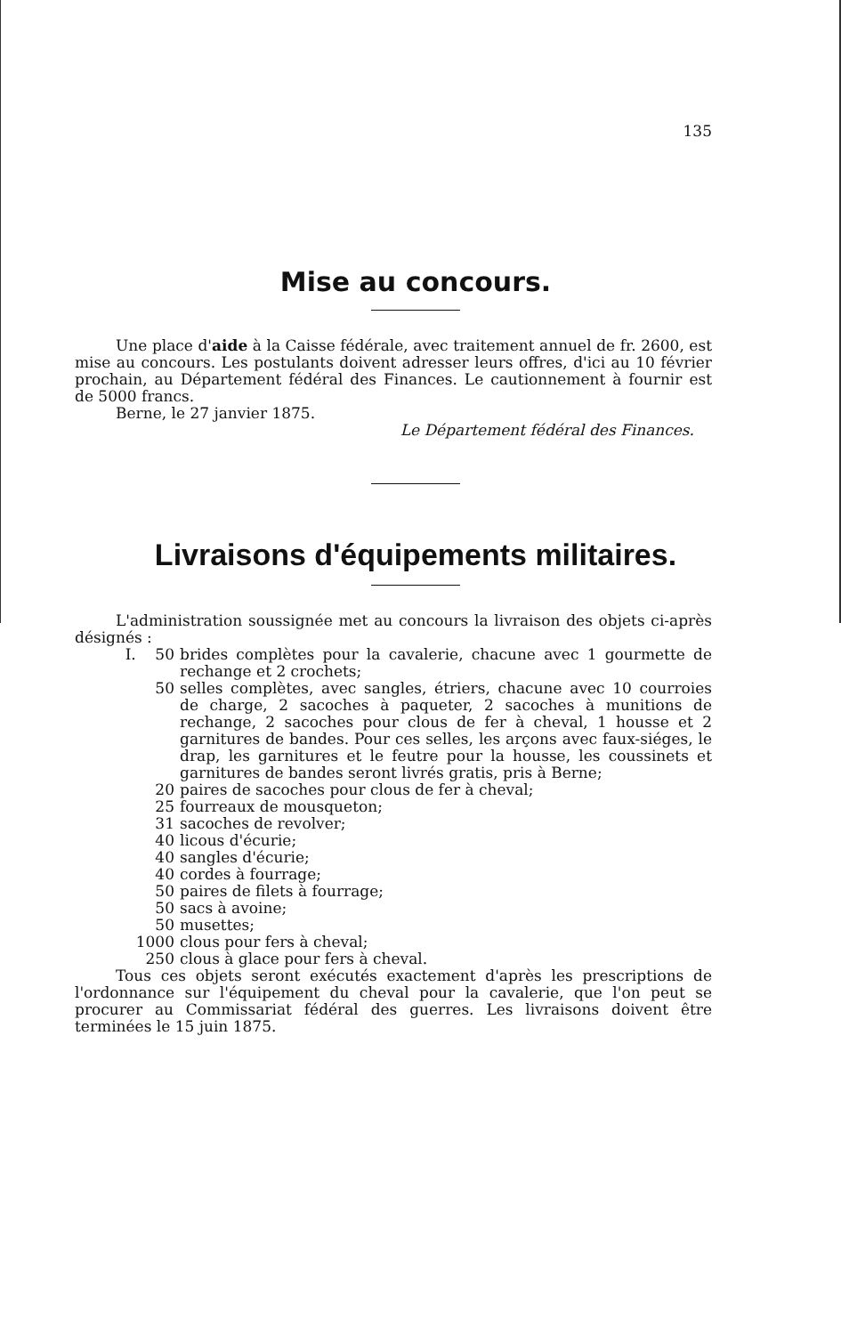135
Mise au concours.
Une place d'aide à la Caisse fédérale, avec traitement annuel de fr. 2600, est mise au concours. Les postulants doivent adresser leurs offres, d'ici au 10 février prochain, au Département fédéral des Finances. Le cautionnement à fournir est de 5000 francs.
Berne, le 27 janvier 1875.
Le Département fédéral des Finances.
Livraisons d'équipements militaires.
L'administration soussignée met au concours la livraison des objets ci-après désignés :
I. 50 brides complètes pour la cavalerie, chacune avec 1 gourmette de rechange et 2 crochets;
50 selles complètes, avec sangles, étriers, chacune avec 10 courroies de charge, 2 sacoches à paqueter, 2 sacoches à munitions de rechange, 2 sacoches pour clous de fer à cheval, 1 housse et 2 garnitures de bandes. Pour ces selles, les arçons avec faux-siéges, le drap, les garnitures et le feutre pour la housse, les coussinets et garnitures de bandes seront livrés gratis, pris à Berne;
20 paires de sacoches pour clous de fer à cheval;
25 fourreaux de mousqueton;
31 sacoches de revolver;
40 licous d'écurie;
40 sangles d'écurie;
40 cordes à fourrage;
50 paires de filets à fourrage;
50 sacs à avoine;
50 musettes;
1000 clous pour fers à cheval;
250 clous à glace pour fers à cheval.
Tous ces objets seront exécutés exactement d'après les prescriptions de l'ordonnance sur l'équipement du cheval pour la cavalerie, que l'on peut se procurer au Commissariat fédéral des guerres. Les livraisons doivent être terminées le 15 juin 1875.